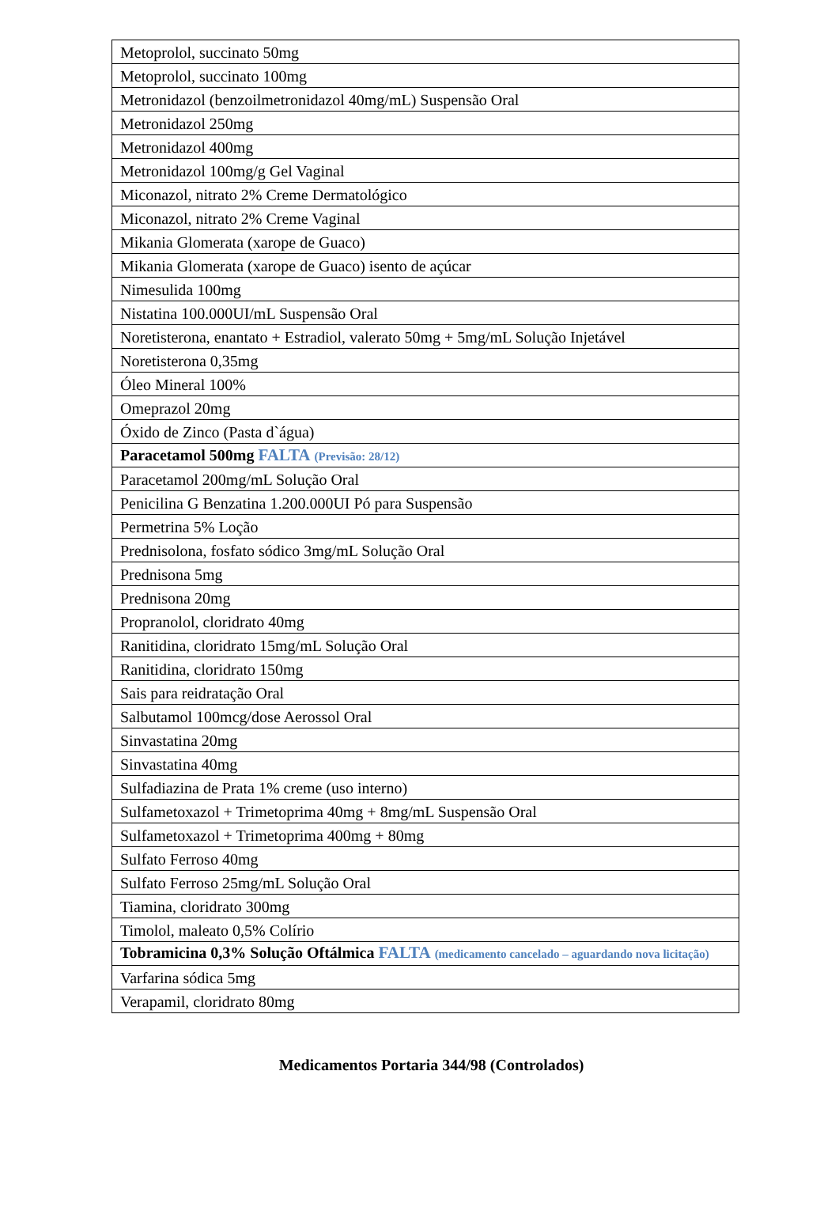| Metoprolol, succinato 50mg |
| Metoprolol, succinato 100mg |
| Metronidazol (benzoilmetronidazol 40mg/mL) Suspensão Oral |
| Metronidazol 250mg |
| Metronidazol 400mg |
| Metronidazol 100mg/g Gel Vaginal |
| Miconazol, nitrato 2% Creme Dermatológico |
| Miconazol, nitrato 2% Creme Vaginal |
| Mikania Glomerata (xarope de Guaco) |
| Mikania Glomerata (xarope de Guaco) isento de açúcar |
| Nimesulida 100mg |
| Nistatina 100.000UI/mL Suspensão Oral |
| Noretisterona, enantato + Estradiol, valerato 50mg + 5mg/mL Solução Injetável |
| Noretisterona 0,35mg |
| Óleo Mineral 100% |
| Omeprazol 20mg |
| Óxido de Zinco (Pasta d`água) |
| Paracetamol 500mg FALTA (Previsão: 28/12) |
| Paracetamol 200mg/mL Solução Oral |
| Penicilina G Benzatina 1.200.000UI Pó para Suspensão |
| Permetrina 5% Loção |
| Prednisolona, fosfato sódico 3mg/mL Solução Oral |
| Prednisona 5mg |
| Prednisona 20mg |
| Propranolol, cloridrato 40mg |
| Ranitidina, cloridrato 15mg/mL Solução Oral |
| Ranitidina, cloridrato 150mg |
| Sais para reidratação Oral |
| Salbutamol 100mcg/dose Aerossol Oral |
| Sinvastatina 20mg |
| Sinvastatina 40mg |
| Sulfadiazina de Prata 1% creme (uso interno) |
| Sulfametoxazol + Trimetoprima 40mg + 8mg/mL Suspensão Oral |
| Sulfametoxazol + Trimetoprima 400mg + 80mg |
| Sulfato Ferroso 40mg |
| Sulfato Ferroso 25mg/mL Solução Oral |
| Tiamina, cloridrato 300mg |
| Timolol, maleato 0,5% Colírio |
| Tobramicina 0,3% Solução Oftálmica FALTA (medicamento cancelado – aguardando nova licitação) |
| Varfarina sódica 5mg |
| Verapamil, cloridrato 80mg |
Medicamentos Portaria 344/98 (Controlados)